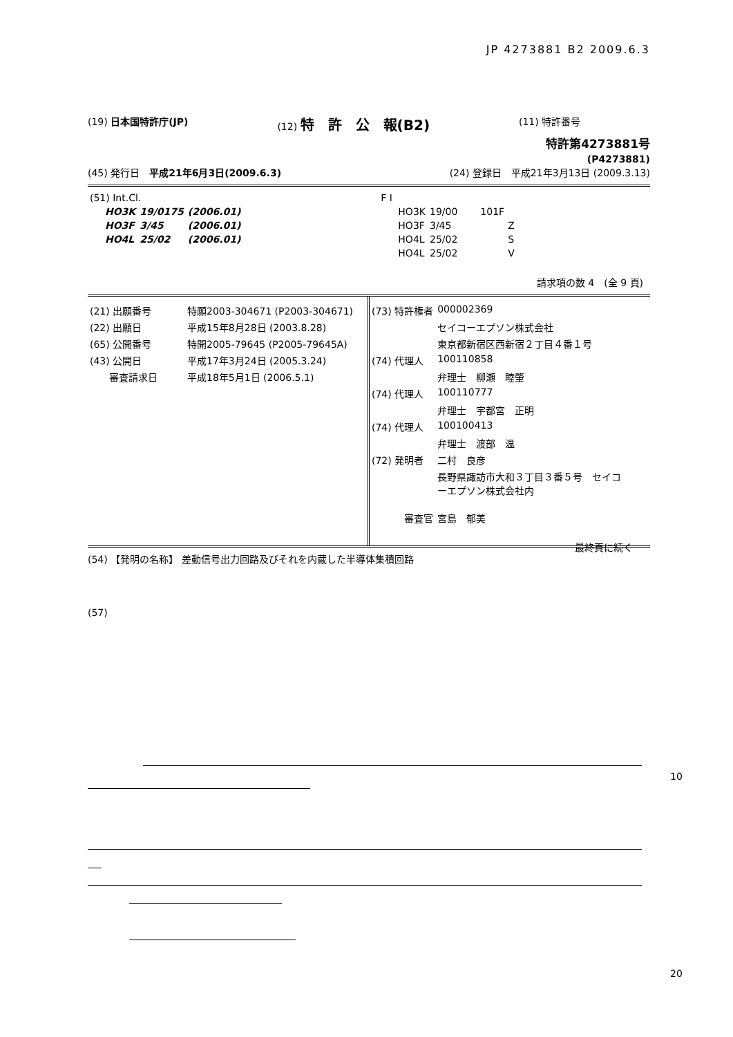JP 4273881 B2 2009.6.3
(19) 日本国特許庁(JP) (12) 特　許　公　報(B2) (11) 特許番号
特許第4273881号
(P4273881)
(45) 発行日　平成21年6月3日(2009.6.3) (24) 登録日　平成21年3月13日 (2009.3.13)
| (51) Int.Cl. | | | F I | | |
| HO3K | 19/0175 | (2006.01) | HO3K | 19/00 | 101F |
| HO3F | 3/45 | (2006.01) | HO3F | 3/45 | Z |
| HO4L | 25/02 | (2006.01) | HO4L | 25/02 | S |
| | | | HO4L | 25/02 | V |
請求項の数 4　(全 9 頁)
| (21) 出願番号 | 特願2003-304671 (P2003-304671) |
| (22) 出願日 | 平成15年8月28日 (2003.8.28) |
| (65) 公開番号 | 特開2005-79645 (P2005-79645A) |
| (43) 公開日 | 平成17年3月24日 (2005.3.24) |
| 審査請求日 | 平成18年5月1日 (2006.5.1) |
| (73) 特許権者 | 000002369 |
| | セイコーエプソン株式会社 |
| | 東京都新宿区西新宿２丁目４番１号 |
| (74) 代理人 | 100110858 |
| | 弁理士 柳瀬 睦肇 |
| (74) 代理人 | 100110777 |
| | 弁理士 宇都宮 正明 |
| (74) 代理人 | 100100413 |
| | 弁理士 渡部 温 |
| (72) 発明者 | 二村 良彦 |
| | 長野県諏訪市大和３丁目３番５号 セイコ ーエプソン株式会社内 |
| 審査官 | 宮島 郁美 |
最終頁に続く
(54) 【発明の名称】 差動信号出力回路及びそれを内蔵した半導体集積回路
(57)
10
20